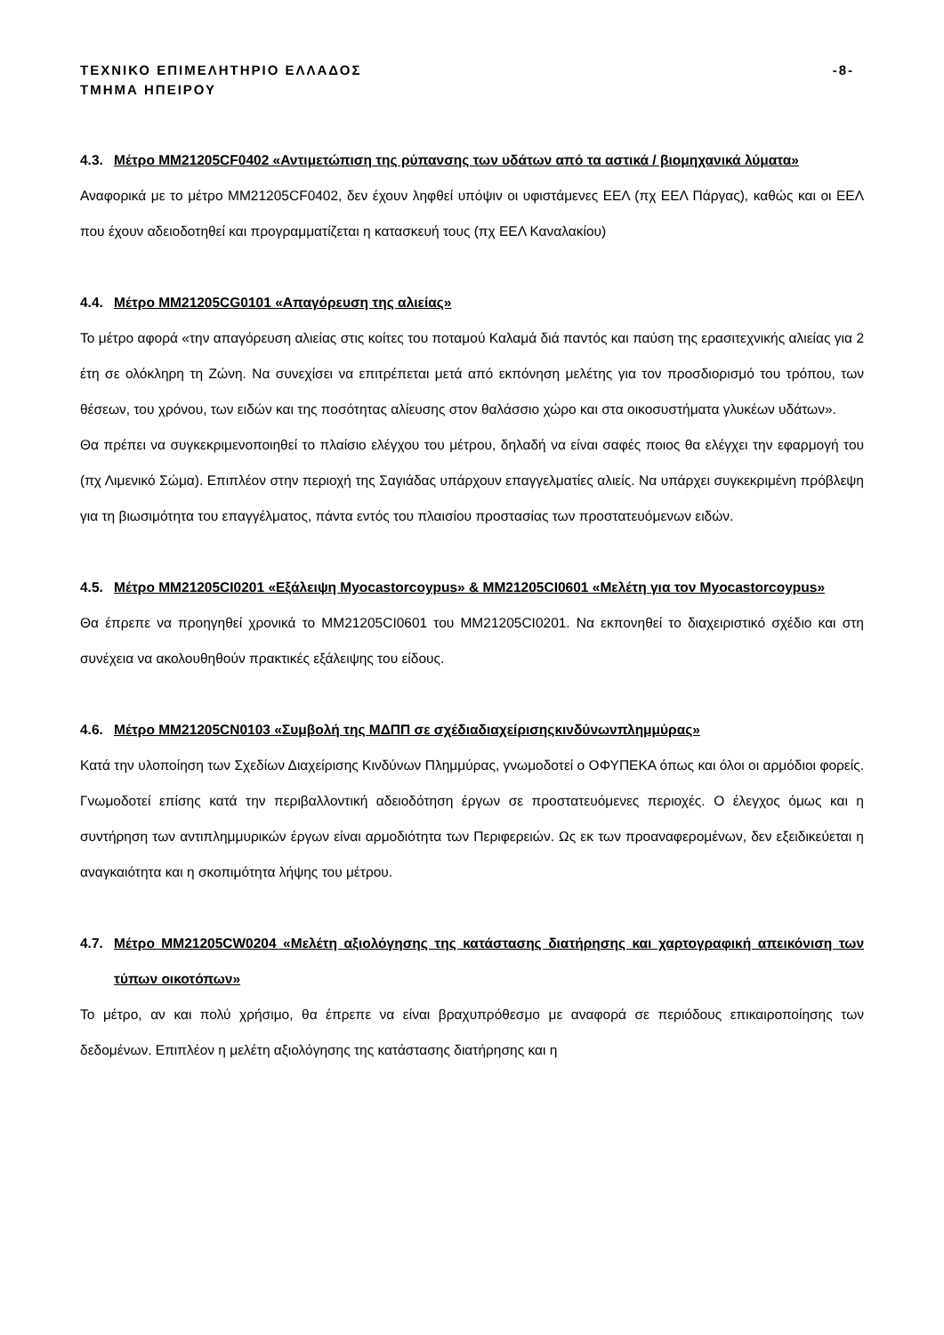ΤΕΧΝΙΚΟ ΕΠΙΜΕΛΗΤΗΡΙΟ ΕΛΛΑΔΟΣ
ΤΜΗΜΑ ΗΠΕΙΡΟΥ
-8-
4.3. Μέτρο ΜΜ21205CF0402 «Αντιμετώπιση της ρύπανσης των υδάτων από τα αστικά / βιομηχανικά λύματα»
Αναφορικά με το μέτρο ΜΜ21205CF0402, δεν έχουν ληφθεί υπόψιν οι υφιστάμενες ΕΕΛ (πχ ΕΕΛ Πάργας), καθώς και οι ΕΕΛ που έχουν αδειοδοτηθεί και προγραμματίζεται η κατασκευή τους (πχ ΕΕΛ Καναλακίου)
4.4. Μέτρο ΜΜ21205CG0101 «Απαγόρευση της αλιείας»
Το μέτρο αφορά «την απαγόρευση αλιείας στις κοίτες του ποταμού Καλαμά διά παντός και παύση της ερασιτεχνικής αλιείας για 2 έτη σε ολόκληρη τη Ζώνη. Να συνεχίσει να επιτρέπεται μετά από εκπόνηση μελέτης για τον προσδιορισμό του τρόπου, των θέσεων, του χρόνου, των ειδών και της ποσότητας αλίευσης στον θαλάσσιο χώρο και στα οικοσυστήματα γλυκέων υδάτων».
Θα πρέπει να συγκεκριμενοποιηθεί το πλαίσιο ελέγχου του μέτρου, δηλαδή να είναι σαφές ποιος θα ελέγχει την εφαρμογή του (πχ Λιμενικό Σώμα). Επιπλέον στην περιοχή της Σαγιάδας υπάρχουν επαγγελματίες αλιείς. Να υπάρχει συγκεκριμένη πρόβλεψη για τη βιωσιμότητα του επαγγέλματος, πάντα εντός του πλαισίου προστασίας των προστατευόμενων ειδών.
4.5. Μέτρο ΜΜ21205CI0201 «Εξάλειψη Myocastorcoypus» & ΜΜ21205CI0601 «Μελέτη για τον Myocastorcoypus»
Θα έπρεπε να προηγηθεί χρονικά το ΜΜ21205CI0601 του ΜΜ21205CI0201. Να εκπονηθεί το διαχειριστικό σχέδιο και στη συνέχεια να ακολουθηθούν πρακτικές εξάλειψης του είδους.
4.6. Μέτρο ΜΜ21205CN0103 «Συμβολή της ΜΔΠΠ σε σχέδιαδιαχείρισηςκινδύνωνπλημμύρας»
Κατά την υλοποίηση των Σχεδίων Διαχείρισης Κινδύνων Πλημμύρας, γνωμοδοτεί ο ΟΦΥΠΕΚΑ όπως και όλοι οι αρμόδιοι φορείς. Γνωμοδοτεί επίσης κατά την περιβαλλοντική αδειοδότηση έργων σε προστατευόμενες περιοχές. Ο έλεγχος όμως και η συντήρηση των αντιπλημμυρικών έργων είναι αρμοδιότητα των Περιφερειών. Ως εκ των προαναφερομένων, δεν εξειδικεύεται η αναγκαιότητα και η σκοπιμότητα λήψης του μέτρου.
4.7. Μέτρο ΜΜ21205CW0204 «Μελέτη αξιολόγησης της κατάστασης διατήρησης και χαρτογραφική απεικόνιση των τύπων οικοτόπων»
Το μέτρο, αν και πολύ χρήσιμο, θα έπρεπε να είναι βραχυπρόθεσμο με αναφορά σε περιόδους επικαιροποίησης των δεδομένων. Επιπλέον η μελέτη αξιολόγησης της κατάστασης διατήρησης και η